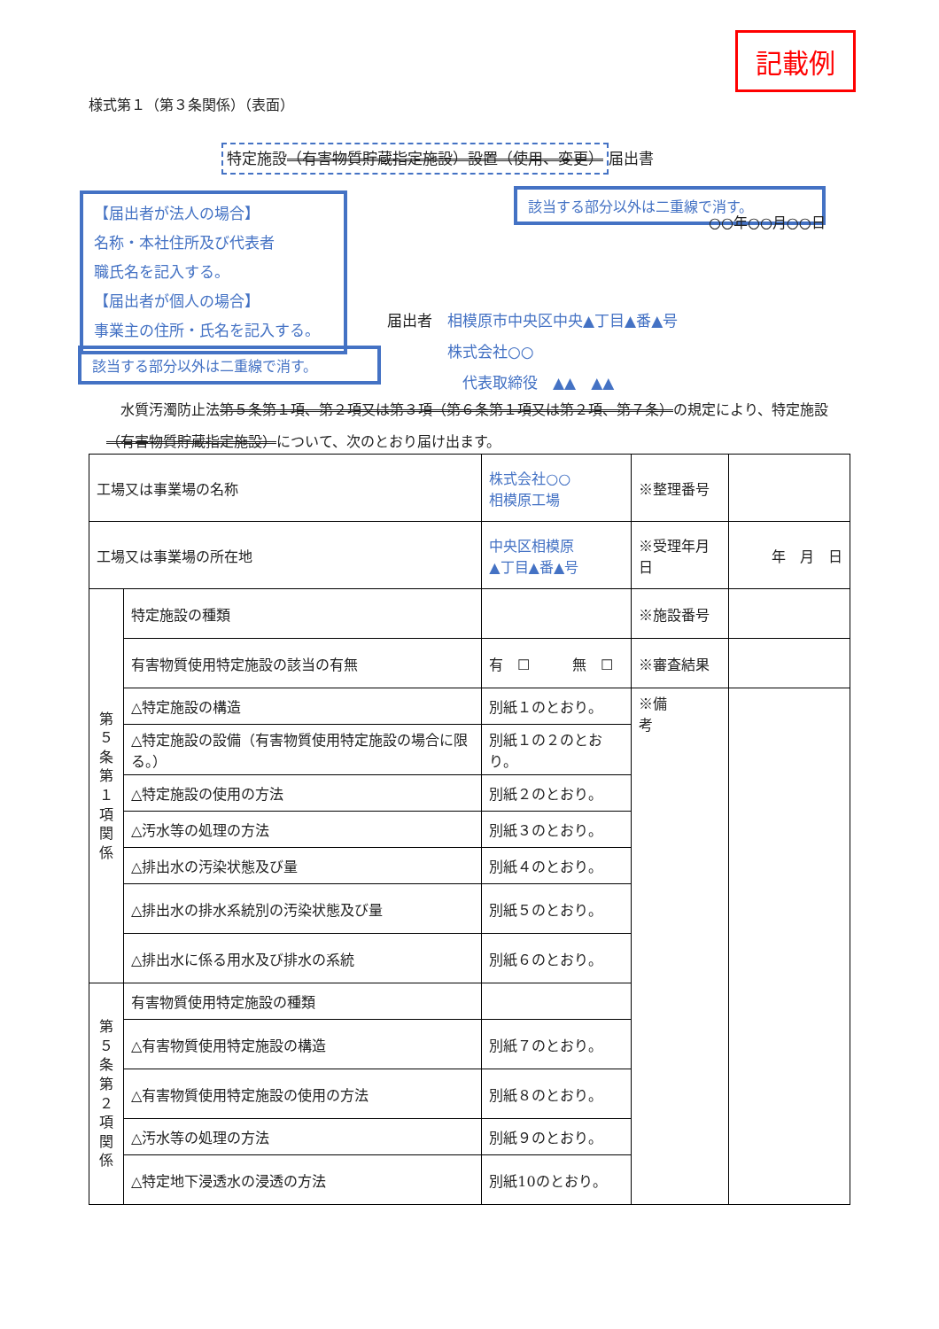記載例
様式第１（第３条関係）（表面）
特定施設（有害物質貯蔵指定施設）設置（使用、変更） 届出書
該当する部分以外は二重線で消す。
○○年○○月○○日
【届出者が法人の場合】
名称・本社住所及び代表者
職氏名を記入する。
【届出者が個人の場合】
事業主の住所・氏名を記入する。
届出者　相模原市中央区中央▲丁目▲番▲号
　　　　株式会社○○
　　　　　代表取締役　▲▲　▲▲
該当する部分以外は二重線で消す。
　水質汚濁防止法第５条第１項、第２項又は第３項（第６条第１項又は第２項、第７条）の規定により、特定施設（有害物質貯蔵指定施設）について、次のとおり届け出ます。
| 工場又は事業場の名称 | | 株式会社○○ 相模原工場 | ※整理番号 | |
| 工場又は事業場の所在地 | | 中央区相模原 ▲丁目▲番▲号 | ※受理年月日 | 年 月 日 |
| 第 ５ 条 第 １ 項 関 係 | 特定施設の種類 | | ※施設番号 | |
| | 有害物質使用特定施設の該当の有無 | 有 ☐ 無 ☐ | ※審査結果 | |
| | △特定施設の構造 | 別紙１のとおり。 | ※備 考 | |
| | △特定施設の設備（有害物質使用特定施設の場合に限る。） | 別紙１の２のとおり。 | | |
| | △特定施設の使用の方法 | 別紙２のとおり。 | | |
| | △汚水等の処理の方法 | 別紙３のとおり。 | | |
| | △排出水の汚染状態及び量 | 別紙４のとおり。 | | |
| | △排出水の排水系統別の汚染状態及び量 | 別紙５のとおり。 | | |
| | △排出水に係る用水及び排水の系統 | 別紙６のとおり。 | | |
| 第 ５ 条 第 ２ 項 関 係 | 有害物質使用特定施設の種類 | | | |
| | △有害物質使用特定施設の構造 | 別紙７のとおり。 | | |
| | △有害物質使用特定施設の使用の方法 | 別紙８のとおり。 | | |
| | △汚水等の処理の方法 | 別紙９のとおり。 | | |
| | △特定地下浸透水の浸透の方法 | 別紙10のとおり。 | | |